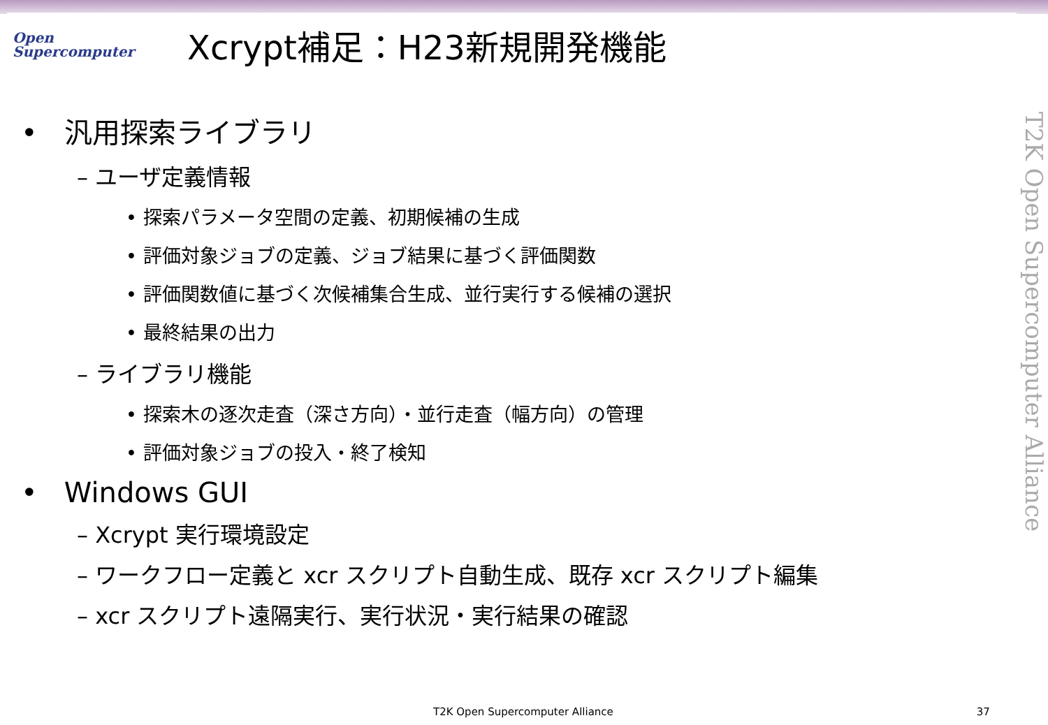Open
Supercomputer
Xcrypt補足：H23新規開発機能
• 汎用探索ライブラリ
– ユーザ定義情報
• 探索パラメータ空間の定義、初期候補の生成
• 評価対象ジョブの定義、ジョブ結果に基づく評価関数
• 評価関数値に基づく次候補集合生成、並行実行する候補の選択
• 最終結果の出力
– ライブラリ機能
• 探索木の逐次走査（深さ方向）・並行走査（幅方向）の管理
• 評価対象ジョブの投入・終了検知
• Windows GUI
– Xcrypt 実行環境設定
– ワークフロー定義と xcr スクリプト自動生成、既存 xcr スクリプト編集
– xcr スクリプト遠隔実行、実行状況・実行結果の確認
T2K Open Supercomputer Alliance
T2K Open Supercomputer Alliance 37